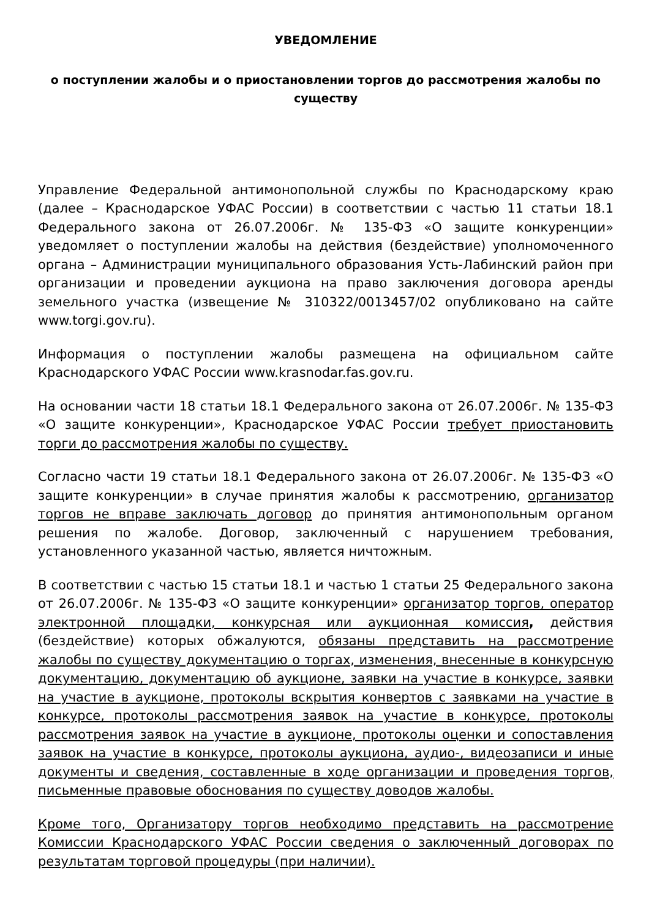УВЕДОМЛЕНИЕ
о поступлении жалобы и о приостановлении торгов до рассмотрения жалобы по существу
Управление Федеральной антимонопольной службы по Краснодарскому краю (далее – Краснодарское УФАС России) в соответствии с частью 11 статьи 18.1 Федерального закона от 26.07.2006г. № 135-ФЗ «О защите конкуренции» уведомляет о поступлении жалобы на действия (бездействие) уполномоченного органа – Администрации муниципального образования Усть-Лабинский район при организации и проведении аукциона на право заключения договора аренды земельного участка (извещение № 310322/0013457/02 опубликовано на сайте www.torgi.gov.ru).
Информация о поступлении жалобы размещена на официальном сайте Краснодарского УФАС России www.krasnodar.fas.gov.ru.
На основании части 18 статьи 18.1 Федерального закона от 26.07.2006г. № 135-ФЗ «О защите конкуренции», Краснодарское УФАС России требует приостановить торги до рассмотрения жалобы по существу.
Согласно части 19 статьи 18.1 Федерального закона от 26.07.2006г. № 135-ФЗ «О защите конкуренции» в случае принятия жалобы к рассмотрению, организатор торгов не вправе заключать договор до принятия антимонопольным органом решения по жалобе. Договор, заключенный с нарушением требования, установленного указанной частью, является ничтожным.
В соответствии с частью 15 статьи 18.1 и частью 1 статьи 25 Федерального закона от 26.07.2006г. № 135-ФЗ «О защите конкуренции» организатор торгов, оператор электронной площадки, конкурсная или аукционная комиссия, действия (бездействие) которых обжалуются, обязаны представить на рассмотрение жалобы по существу документацию о торгах, изменения, внесенные в конкурсную документацию, документацию об аукционе, заявки на участие в конкурсе, заявки на участие в аукционе, протоколы вскрытия конвертов с заявками на участие в конкурсе, протоколы рассмотрения заявок на участие в конкурсе, протоколы рассмотрения заявок на участие в аукционе, протоколы оценки и сопоставления заявок на участие в конкурсе, протоколы аукциона, аудио-, видеозаписи и иные документы и сведения, составленные в ходе организации и проведения торгов, письменные правовые обоснования по существу доводов жалобы.
Кроме того, Организатору торгов необходимо представить на рассмотрение Комиссии Краснодарского УФАС России сведения о заключенный договорах по результатам торговой процедуры (при наличии).